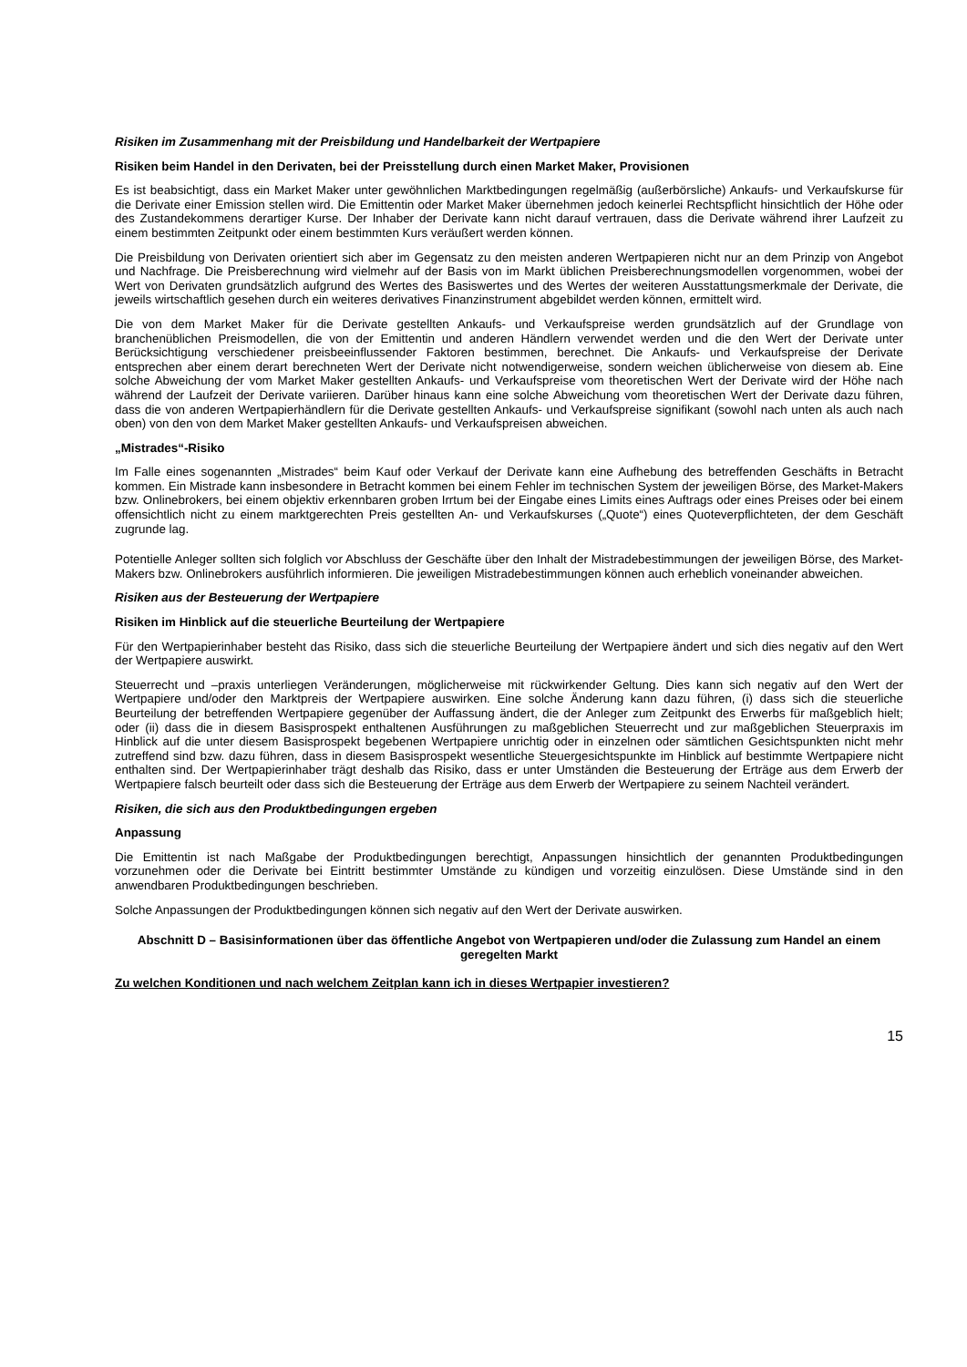Risiken im Zusammenhang mit der Preisbildung und Handelbarkeit der Wertpapiere
Risiken beim Handel in den Derivaten, bei der Preisstellung durch einen Market Maker, Provisionen
Es ist beabsichtigt, dass ein Market Maker unter gewöhnlichen Marktbedingungen regelmäßig (außerbörsliche) Ankaufs- und Verkaufskurse für die Derivate einer Emission stellen wird. Die Emittentin oder Market Maker übernehmen jedoch keinerlei Rechtspflicht hinsichtlich der Höhe oder des Zustandekommens derartiger Kurse. Der Inhaber der Derivate kann nicht darauf vertrauen, dass die Derivate während ihrer Laufzeit zu einem bestimmten Zeitpunkt oder einem bestimmten Kurs veräußert werden können.
Die Preisbildung von Derivaten orientiert sich aber im Gegensatz zu den meisten anderen Wertpapieren nicht nur an dem Prinzip von Angebot und Nachfrage. Die Preisberechnung wird vielmehr auf der Basis von im Markt üblichen Preisberechnungsmodellen vorgenommen, wobei der Wert von Derivaten grundsätzlich aufgrund des Wertes des Basiswertes und des Wertes der weiteren Ausstattungsmerkmale der Derivate, die jeweils wirtschaftlich gesehen durch ein weiteres derivatives Finanzinstrument abgebildet werden können, ermittelt wird.
Die von dem Market Maker für die Derivate gestellten Ankaufs- und Verkaufspreise werden grundsätzlich auf der Grundlage von branchenüblichen Preismodellen, die von der Emittentin und anderen Händlern verwendet werden und die den Wert der Derivate unter Berücksichtigung verschiedener preisbeeinflussender Faktoren bestimmen, berechnet. Die Ankaufs- und Verkaufspreise der Derivate entsprechen aber einem derart berechneten Wert der Derivate nicht notwendigerweise, sondern weichen üblicherweise von diesem ab. Eine solche Abweichung der vom Market Maker gestellten Ankaufs- und Verkaufspreise vom theoretischen Wert der Derivate wird der Höhe nach während der Laufzeit der Derivate variieren. Darüber hinaus kann eine solche Abweichung vom theoretischen Wert der Derivate dazu führen, dass die von anderen Wertpapierhändlern für die Derivate gestellten Ankaufs- und Verkaufspreise signifikant (sowohl nach unten als auch nach oben) von den von dem Market Maker gestellten Ankaufs- und Verkaufspreisen abweichen.
„Mistrades“-Risiko
Im Falle eines sogenannten „Mistrades“ beim Kauf oder Verkauf der Derivate kann eine Aufhebung des betreffenden Geschäfts in Betracht kommen. Ein Mistrade kann insbesondere in Betracht kommen bei einem Fehler im technischen System der jeweiligen Börse, des Market-Makers bzw. Onlinebrokers, bei einem objektiv erkennbaren groben Irrtum bei der Eingabe eines Limits eines Auftrags oder eines Preises oder bei einem offensichtlich nicht zu einem marktgerechten Preis gestellten An- und Verkaufskurses („Quote“) eines Quoteverpflichteten, der dem Geschäft zugrunde lag.
Potentielle Anleger sollten sich folglich vor Abschluss der Geschäfte über den Inhalt der Mistradebestimmungen der jeweiligen Börse, des Market-Makers bzw. Onlinebrokers ausführlich informieren. Die jeweiligen Mistradebestimmungen können auch erheblich voneinander abweichen.
Risiken aus der Besteuerung der Wertpapiere
Risiken im Hinblick auf die steuerliche Beurteilung der Wertpapiere
Für den Wertpapierinhaber besteht das Risiko, dass sich die steuerliche Beurteilung der Wertpapiere ändert und sich dies negativ auf den Wert der Wertpapiere auswirkt.
Steuerrecht und –praxis unterliegen Veränderungen, möglicherweise mit rückwirkender Geltung. Dies kann sich negativ auf den Wert der Wertpapiere und/oder den Marktpreis der Wertpapiere auswirken. Eine solche Änderung kann dazu führen, (i) dass sich die steuerliche Beurteilung der betreffenden Wertpapiere gegenüber der Auffassung ändert, die der Anleger zum Zeitpunkt des Erwerbs für maßgeblich hielt; oder (ii) dass die in diesem Basisprospekt enthaltenen Ausführungen zu maßgeblichen Steuerrecht und zur maßgeblichen Steuerpraxis im Hinblick auf die unter diesem Basisprospekt begebenen Wertpapiere unrichtig oder in einzelnen oder sämtlichen Gesichtspunkten nicht mehr zutreffend sind bzw. dazu führen, dass in diesem Basisprospekt wesentliche Steuergesichtspunkte im Hinblick auf bestimmte Wertpapiere nicht enthalten sind. Der Wertpapierinhaber trägt deshalb das Risiko, dass er unter Umständen die Besteuerung der Erträge aus dem Erwerb der Wertpapiere falsch beurteilt oder dass sich die Besteuerung der Erträge aus dem Erwerb der Wertpapiere zu seinem Nachteil verändert.
Risiken, die sich aus den Produktbedingungen ergeben
Anpassung
Die Emittentin ist nach Maßgabe der Produktbedingungen berechtigt, Anpassungen hinsichtlich der genannten Produktbedingungen vorzunehmen oder die Derivate bei Eintritt bestimmter Umstände zu kündigen und vorzeitig einzulösen. Diese Umstände sind in den anwendbaren Produktbedingungen beschrieben.
Solche Anpassungen der Produktbedingungen können sich negativ auf den Wert der Derivate auswirken.
Abschnitt D – Basisinformationen über das öffentliche Angebot von Wertpapieren und/oder die Zulassung zum Handel an einem geregelten Markt
Zu welchen Konditionen und nach welchem Zeitplan kann ich in dieses Wertpapier investieren?
15